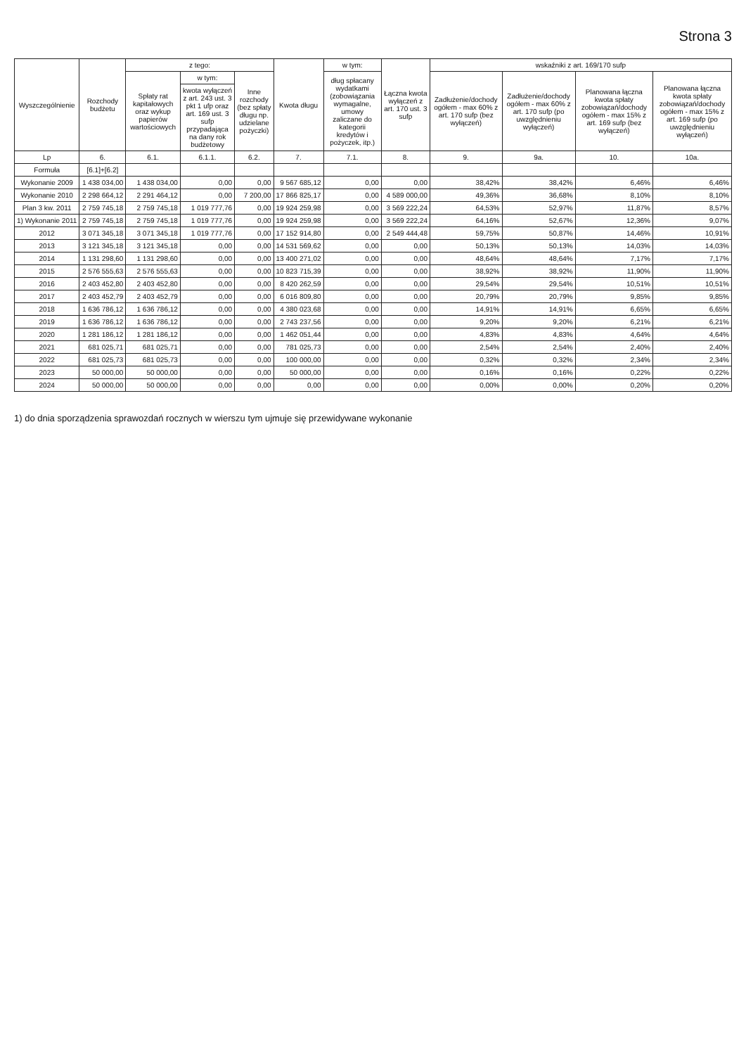Strona 3
| Wyszczególnienie | Rozchody budżetu | z tego: | | | Kwota długu | w tym: | Łączna kwota wyłączeń z art. 170 ust. 3 sufp | wskaźniki z art. 169/170 sufp | | | |
| --- | --- | --- | --- | --- | --- | --- | --- | --- | --- | --- | --- |
| | | Spłaty rat kapitałowych oraz wykup papierów wartościowych | w tym: | Inne rozchody (bez spłaty długu np. udzielane pożyczki) | | dług spłacany wydatkami (zobowiązania wymagalne, umowy zaliczane do kategorii kredytów i pożyczek, itp.) | | Zadłużenie/dochody ogółem - max 60% z art. 170 sufp (bez wyłączeń) | Zadłużenie/dochody ogółem - max 60% z art. 170 sufp (po uwzględnieniu wyłączeń) | Planowana łączna kwota spłaty zobowiązań/dochody ogółem - max 15% z art. 169 sufp (bez wyłączeń) | Planowana łączna kwota spłaty zobowiązań/dochody ogółem - max 15% z art. 169 sufp (po uwzględnieniu wyłączeń) |
| | | | kwota wyłączeń z art. 243 ust. 3 pkt 1 ufp oraz art. 169 ust. 3 sufp przypadająca na dany rok budżetowy | | | | | | | | |
| Lp | 6. | 6.1. | 6.1.1. | 6.2. | 7. | 7.1. | 8. | 9. | 9a. | 10. | 10a. |
| Formuła | [6.1]+[6.2] | | | | | | | | | | |
| Wykonanie 2009 | 1 438 034,00 | 1 438 034,00 | 0,00 | 0,00 | 9 567 685,12 | 0,00 | 0,00 | 38,42% | 38,42% | 6,46% | 6,46% |
| Wykonanie 2010 | 2 298 664,12 | 2 291 464,12 | 0,00 | 7 200,00 | 17 866 825,17 | 0,00 | 4 589 000,00 | 49,36% | 36,68% | 8,10% | 8,10% |
| Plan 3 kw. 2011 | 2 759 745,18 | 2 759 745,18 | 1 019 777,76 | 0,00 | 19 924 259,98 | 0,00 | 3 569 222,24 | 64,53% | 52,97% | 11,87% | 8,57% |
| 1) Wykonanie 2011 | 2 759 745,18 | 2 759 745,18 | 1 019 777,76 | 0,00 | 19 924 259,98 | 0,00 | 3 569 222,24 | 64,16% | 52,67% | 12,36% | 9,07% |
| 2012 | 3 071 345,18 | 3 071 345,18 | 1 019 777,76 | 0,00 | 17 152 914,80 | 0,00 | 2 549 444,48 | 59,75% | 50,87% | 14,46% | 10,91% |
| 2013 | 3 121 345,18 | 3 121 345,18 | 0,00 | 0,00 | 14 531 569,62 | 0,00 | 0,00 | 50,13% | 50,13% | 14,03% | 14,03% |
| 2014 | 1 131 298,60 | 1 131 298,60 | 0,00 | 0,00 | 13 400 271,02 | 0,00 | 0,00 | 48,64% | 48,64% | 7,17% | 7,17% |
| 2015 | 2 576 555,63 | 2 576 555,63 | 0,00 | 0,00 | 10 823 715,39 | 0,00 | 0,00 | 38,92% | 38,92% | 11,90% | 11,90% |
| 2016 | 2 403 452,80 | 2 403 452,80 | 0,00 | 0,00 | 8 420 262,59 | 0,00 | 0,00 | 29,54% | 29,54% | 10,51% | 10,51% |
| 2017 | 2 403 452,79 | 2 403 452,79 | 0,00 | 0,00 | 6 016 809,80 | 0,00 | 0,00 | 20,79% | 20,79% | 9,85% | 9,85% |
| 2018 | 1 636 786,12 | 1 636 786,12 | 0,00 | 0,00 | 4 380 023,68 | 0,00 | 0,00 | 14,91% | 14,91% | 6,65% | 6,65% |
| 2019 | 1 636 786,12 | 1 636 786,12 | 0,00 | 0,00 | 2 743 237,56 | 0,00 | 0,00 | 9,20% | 9,20% | 6,21% | 6,21% |
| 2020 | 1 281 186,12 | 1 281 186,12 | 0,00 | 0,00 | 1 462 051,44 | 0,00 | 0,00 | 4,83% | 4,83% | 4,64% | 4,64% |
| 2021 | 681 025,71 | 681 025,71 | 0,00 | 0,00 | 781 025,73 | 0,00 | 0,00 | 2,54% | 2,54% | 2,40% | 2,40% |
| 2022 | 681 025,73 | 681 025,73 | 0,00 | 0,00 | 100 000,00 | 0,00 | 0,00 | 0,32% | 0,32% | 2,34% | 2,34% |
| 2023 | 50 000,00 | 50 000,00 | 0,00 | 0,00 | 50 000,00 | 0,00 | 0,00 | 0,16% | 0,16% | 0,22% | 0,22% |
| 2024 | 50 000,00 | 50 000,00 | 0,00 | 0,00 | 0,00 | 0,00 | 0,00 | 0,00% | 0,00% | 0,20% | 0,20% |
1) do dnia sporządzenia sprawozdań rocznych w wierszu tym ujmuje się przewidywane wykonanie